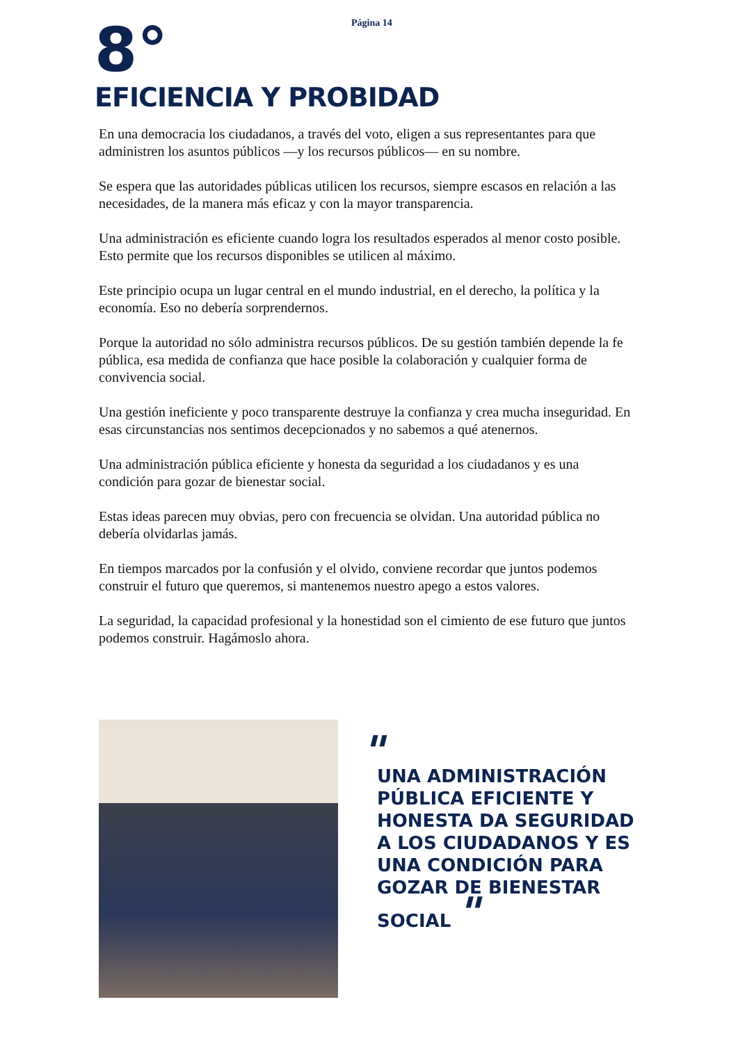Página 14
8°
EFICIENCIA Y PROBIDAD
En una democracia los ciudadanos, a través del voto, eligen a sus representantes para que administren los asuntos públicos —y los recursos públicos— en su nombre.
Se espera que las autoridades públicas utilicen los recursos, siempre escasos en relación a las necesidades, de la manera más eficaz y con la mayor transparencia.
Una administración es eficiente cuando logra los resultados esperados al menor costo posible. Esto permite que los recursos disponibles se utilicen al máximo.
Este principio ocupa un lugar central en el mundo industrial, en el derecho, la política y la economía. Eso no debería sorprendernos.
Porque la autoridad no sólo administra recursos públicos. De su gestión también depende la fe pública, esa medida de confianza que hace posible la colaboración y cualquier forma de convivencia social.
Una gestión ineficiente y poco transparente destruye la confianza y crea mucha inseguridad. En esas circunstancias nos sentimos decepcionados y no sabemos a qué atenernos.
Una administración pública eficiente y honesta da seguridad a los ciudadanos y es una condición para gozar de bienestar social.
Estas ideas parecen muy obvias, pero con frecuencia se olvidan. Una autoridad pública no debería olvidarlas jamás.
En tiempos marcados por la confusión y el olvido, conviene recordar que juntos podemos construir el futuro que queremos, si mantenemos nuestro apego a estos valores.
La seguridad, la capacidad profesional y la honestidad son el cimiento de ese futuro que juntos podemos construir. Hagámoslo ahora.
"
UNA ADMINISTRACIÓN PÚBLICA EFICIENTE Y HONESTA DA SEGURIDAD A LOS CIUDADANOS Y ES UNA CONDICIÓN PARA GOZAR DE BIENESTAR SOCIAL "